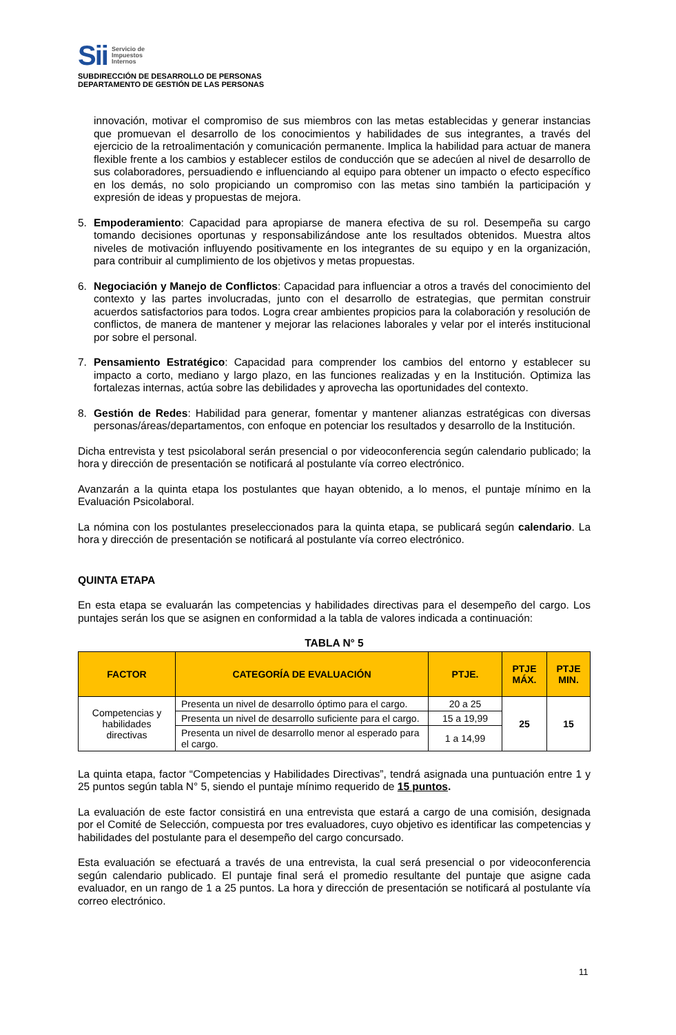Sii
Servicio de
Impuestos
Internos
SUBDIRECCIÓN DE DESARROLLO DE PERSONAS
DEPARTAMENTO DE GESTIÓN DE LAS PERSONAS
innovación, motivar el compromiso de sus miembros con las metas establecidas y generar instancias que promuevan el desarrollo de los conocimientos y habilidades de sus integrantes, a través del ejercicio de la retroalimentación y comunicación permanente. Implica la habilidad para actuar de manera flexible frente a los cambios y establecer estilos de conducción que se adecúen al nivel de desarrollo de sus colaboradores, persuadiendo e influenciando al equipo para obtener un impacto o efecto específico en los demás, no solo propiciando un compromiso con las metas sino también la participación y expresión de ideas y propuestas de mejora.
5. Empoderamiento: Capacidad para apropiarse de manera efectiva de su rol. Desempeña su cargo tomando decisiones oportunas y responsabilizándose ante los resultados obtenidos. Muestra altos niveles de motivación influyendo positivamente en los integrantes de su equipo y en la organización, para contribuir al cumplimiento de los objetivos y metas propuestas.
6. Negociación y Manejo de Conflictos: Capacidad para influenciar a otros a través del conocimiento del contexto y las partes involucradas, junto con el desarrollo de estrategias, que permitan construir acuerdos satisfactorios para todos. Logra crear ambientes propicios para la colaboración y resolución de conflictos, de manera de mantener y mejorar las relaciones laborales y velar por el interés institucional por sobre el personal.
7. Pensamiento Estratégico: Capacidad para comprender los cambios del entorno y establecer su impacto a corto, mediano y largo plazo, en las funciones realizadas y en la Institución. Optimiza las fortalezas internas, actúa sobre las debilidades y aprovecha las oportunidades del contexto.
8. Gestión de Redes: Habilidad para generar, fomentar y mantener alianzas estratégicas con diversas personas/áreas/departamentos, con enfoque en potenciar los resultados y desarrollo de la Institución.
Dicha entrevista y test psicolaboral serán presencial o por videoconferencia según calendario publicado; la hora y dirección de presentación se notificará al postulante vía correo electrónico.
Avanzarán a la quinta etapa los postulantes que hayan obtenido, a lo menos, el puntaje mínimo en la Evaluación Psicolaboral.
La nómina con los postulantes preseleccionados para la quinta etapa, se publicará según calendario. La hora y dirección de presentación se notificará al postulante vía correo electrónico.
QUINTA ETAPA
En esta etapa se evaluarán las competencias y habilidades directivas para el desempeño del cargo. Los puntajes serán los que se asignen en conformidad a la tabla de valores indicada a continuación:
TABLA N° 5
| FACTOR | CATEGORÍA DE EVALUACIÓN | PTJE. | PTJE MÁX. | PTJE MIN. |
| --- | --- | --- | --- | --- |
| Competencias y habilidades directivas | Presenta un nivel de desarrollo óptimo para el cargo. | 20 a 25 | 25 | 15 |
| | Presenta un nivel de desarrollo suficiente para el cargo. | 15 a 19,99 | | |
| | Presenta un nivel de desarrollo menor al esperado para el cargo. | 1 a 14,99 | | |
La quinta etapa, factor “Competencias y Habilidades Directivas”, tendrá asignada una puntuación entre 1 y 25 puntos según tabla N° 5, siendo el puntaje mínimo requerido de 15 puntos.
La evaluación de este factor consistirá en una entrevista que estará a cargo de una comisión, designada por el Comité de Selección, compuesta por tres evaluadores, cuyo objetivo es identificar las competencias y habilidades del postulante para el desempeño del cargo concursado.
Esta evaluación se efectuará a través de una entrevista, la cual será presencial o por videoconferencia según calendario publicado. El puntaje final será el promedio resultante del puntaje que asigne cada evaluador, en un rango de 1 a 25 puntos. La hora y dirección de presentación se notificará al postulante vía correo electrónico.
11